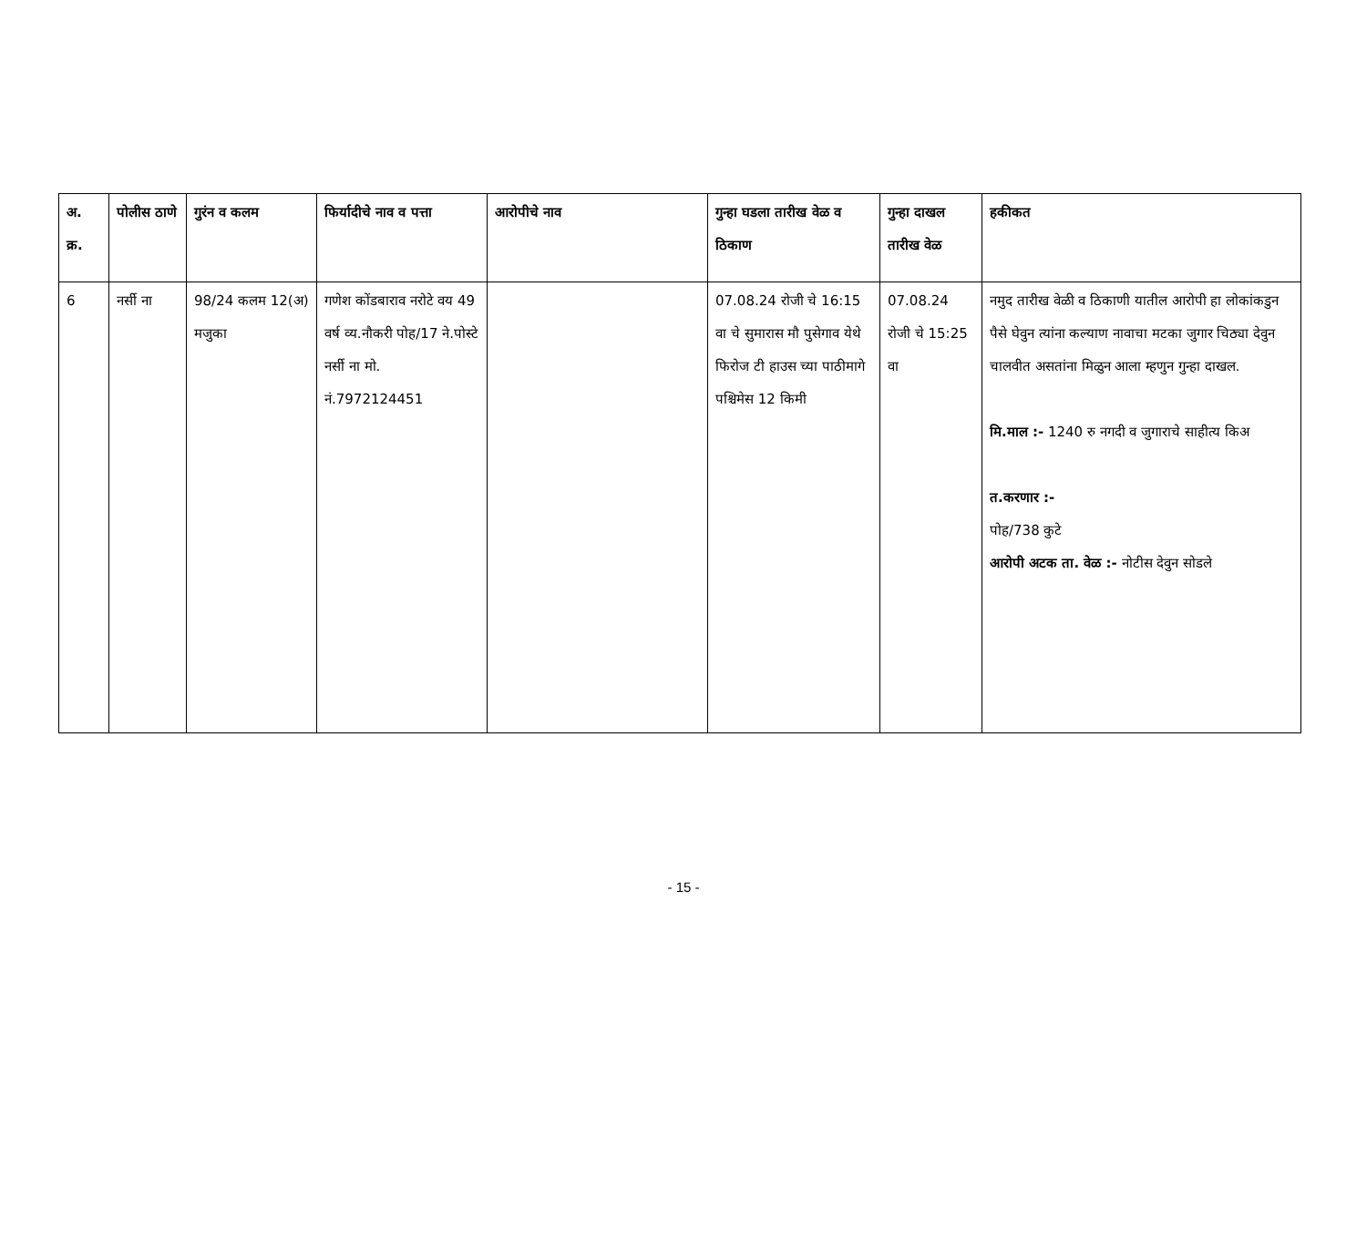| अ. क्र. | पोलीस ठाणे | गुरंन व कलम | फिर्यादीचे नाव व पत्ता | आरोपीचे नाव | गुन्हा घडला तारीख वेळ व ठिकाण | गुन्हा दाखल तारीख वेळ | हकीकत |
| --- | --- | --- | --- | --- | --- | --- | --- |
| 6 | नर्सी ना | 98/24 कलम 12(अ) मजुका | गणेश कोंडबाराव नरोटे वय 49 वर्ष व्य.नौकरी पोह/17 ने.पोस्टे नर्सी ना मो. नं.7972124451 | | 07.08.24 रोजी चे 16:15 वा चे सुमारास मौ पुसेगाव येथे फिरोज टी हाउस च्या पाठीमागे पश्चिमेस 12 किमी | 07.08.24 रोजी चे 15:25 वा | नमुद तारीख वेळी व ठिकाणी यातील आरोपी हा लोकांकडुन पैसे घेवुन त्यांना कल्याण नावाचा मटका जुगार चिठ्या देवुन चालवीत असतांना मिळुन आला म्हणुन गुन्हा दाखल. मि.माल :- 1240 रु नगदी व जुगाराचे साहीत्य किअ त.करणार :- पोह/738 कुटे आरोपी अटक ता. वेळ :- नोटीस देवुन सोडले |
- 15 -